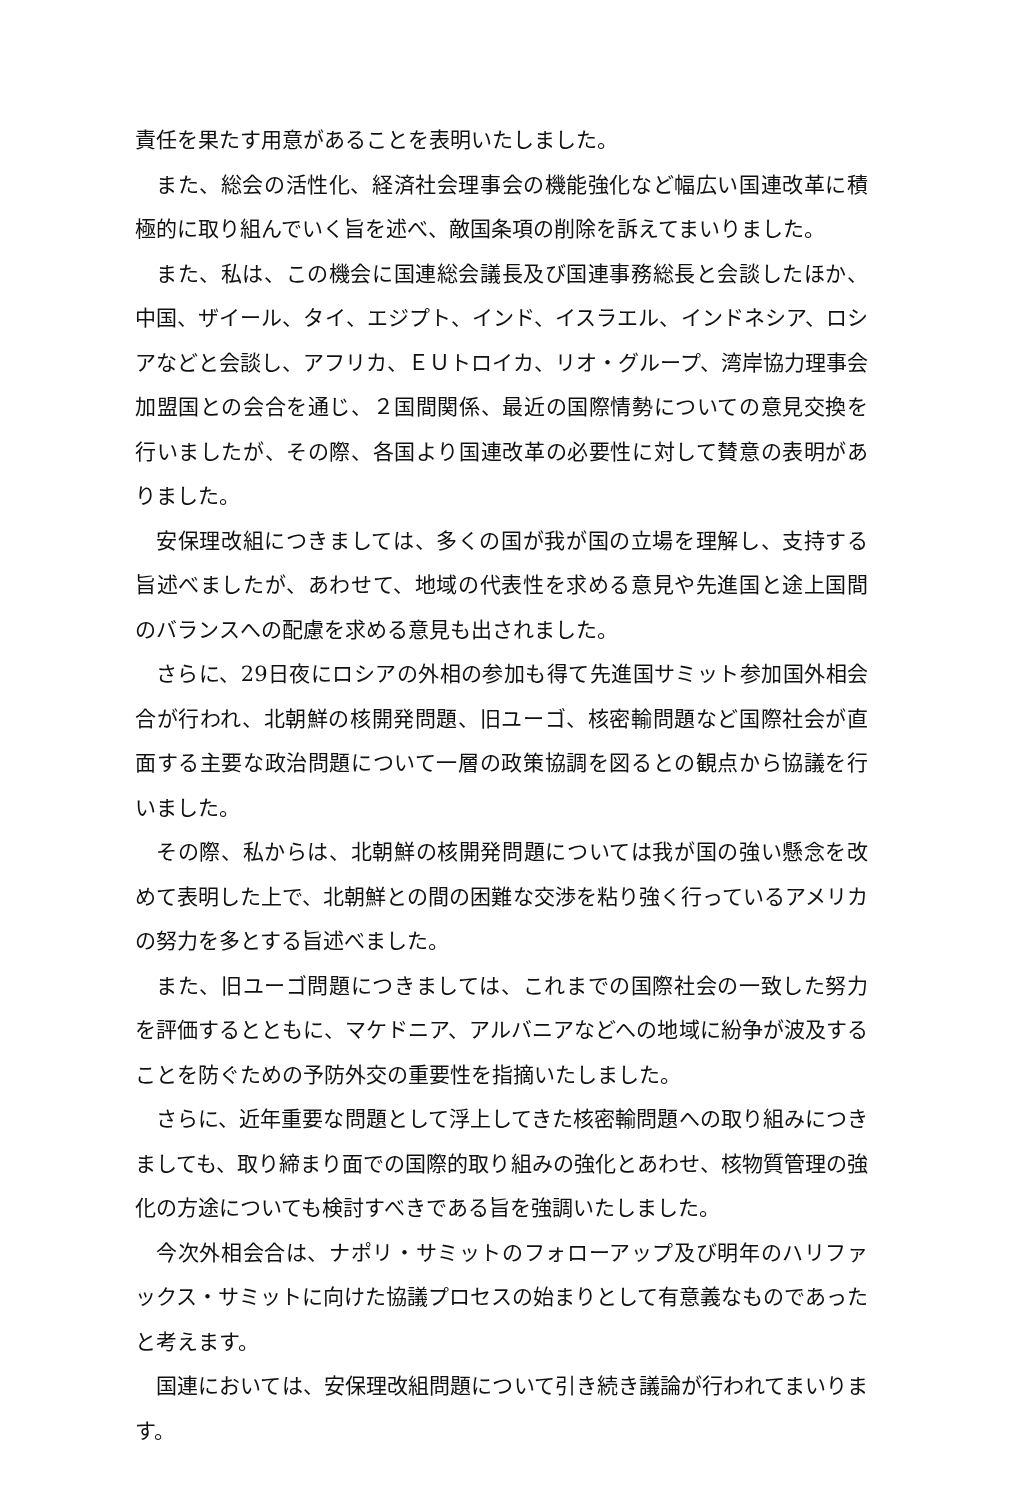責任を果たす用意があることを表明いたしました。
また、総会の活性化、経済社会理事会の機能強化など幅広い国連改革に積極的に取り組んでいく旨を述べ、敵国条項の削除を訴えてまいりました。
また、私は、この機会に国連総会議長及び国連事務総長と会談したほか、中国、ザイール、タイ、エジプト、インド、イスラエル、インドネシア、ロシアなどと会談し、アフリカ、ＥＵトロイカ、リオ・グループ、湾岸協力理事会加盟国との会合を通じ、２国間関係、最近の国際情勢についての意見交換を行いましたが、その際、各国より国連改革の必要性に対して賛意の表明がありました。
安保理改組につきましては、多くの国が我が国の立場を理解し、支持する旨述べましたが、あわせて、地域の代表性を求める意見や先進国と途上国間のバランスへの配慮を求める意見も出されました。
さらに、29日夜にロシアの外相の参加も得て先進国サミット参加国外相会合が行われ、北朝鮮の核開発問題、旧ユーゴ、核密輸問題など国際社会が直面する主要な政治問題について一層の政策協調を図るとの観点から協議を行いました。
その際、私からは、北朝鮮の核開発問題については我が国の強い懸念を改めて表明した上で、北朝鮮との間の困難な交渉を粘り強く行っているアメリカの努力を多とする旨述べました。
また、旧ユーゴ問題につきましては、これまでの国際社会の一致した努力を評価するとともに、マケドニア、アルバニアなどへの地域に紛争が波及することを防ぐための予防外交の重要性を指摘いたしました。
さらに、近年重要な問題として浮上してきた核密輸問題への取り組みにつきましても、取り締まり面での国際的取り組みの強化とあわせ、核物質管理の強化の方途についても検討すべきである旨を強調いたしました。
今次外相会合は、ナポリ・サミットのフォローアップ及び明年のハリファックス・サミットに向けた協議プロセスの始まりとして有意義なものであったと考えます。
国連においては、安保理改組問題について引き続き議論が行われてまいります。